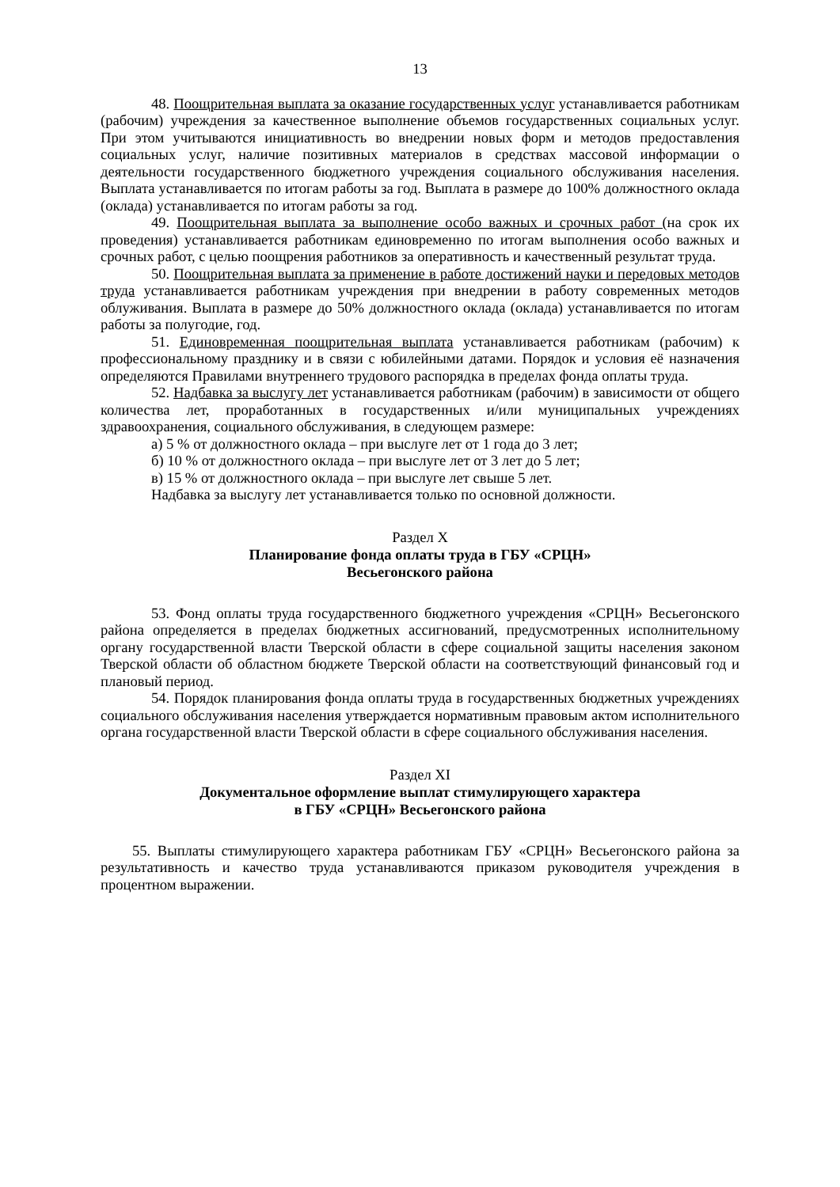13
48. Поощрительная выплата за оказание государственных услуг устанавливается работникам (рабочим) учреждения за качественное выполнение объемов государственных социальных услуг. При этом учитываются инициативность во внедрении новых форм и методов предоставления социальных услуг, наличие позитивных материалов в средствах массовой информации о деятельности государственного бюджетного учреждения социального обслуживания населения. Выплата устанавливается по итогам работы за год. Выплата в размере до 100% должностного оклада (оклада) устанавливается по итогам работы за год.
49. Поощрительная выплата за выполнение особо важных и срочных работ (на срок их проведения) устанавливается работникам единовременно по итогам выполнения особо важных и срочных работ, с целью поощрения работников за оперативность и качественный результат труда.
50. Поощрительная выплата за применение в работе достижений науки и передовых методов труда устанавливается работникам учреждения при внедрении в работу современных методов облуживания. Выплата в размере до 50% должностного оклада (оклада) устанавливается по итогам работы за полугодие, год.
51. Единовременная поощрительная выплата устанавливается работникам (рабочим) к профессиональному празднику и в связи с юбилейными датами. Порядок и условия её назначения определяются Правилами внутреннего трудового распорядка в пределах фонда оплаты труда.
52. Надбавка за выслугу лет устанавливается работникам (рабочим) в зависимости от общего количества лет, проработанных в государственных и/или муниципальных учреждениях здравоохранения, социального обслуживания, в следующем размере:
а) 5 % от должностного оклада – при выслуге лет от 1 года до 3 лет;
б) 10 % от должностного оклада – при выслуге лет от 3 лет до 5 лет;
в) 15 % от должностного оклада – при выслуге лет свыше 5 лет.
Надбавка за выслугу лет устанавливается только по основной должности.
Раздел X
Планирование фонда оплаты труда в ГБУ «СРЦН»
Весьегонского района
53. Фонд оплаты труда государственного бюджетного учреждения «СРЦН» Весьегонского района определяется в пределах бюджетных ассигнований, предусмотренных исполнительному органу государственной власти Тверской области в сфере социальной защиты населения законом Тверской области об областном бюджете Тверской области на соответствующий финансовый год и плановый период.
54. Порядок планирования фонда оплаты труда в государственных бюджетных учреждениях социального обслуживания населения утверждается нормативным правовым актом исполнительного органа государственной власти Тверской области в сфере социального обслуживания населения.
Раздел XI
Документальное оформление выплат стимулирующего характера
в ГБУ «СРЦН» Весьегонского района
55. Выплаты стимулирующего характера работникам ГБУ «СРЦН» Весьегонского района за результативность и качество труда устанавливаются приказом руководителя учреждения в процентном выражении.